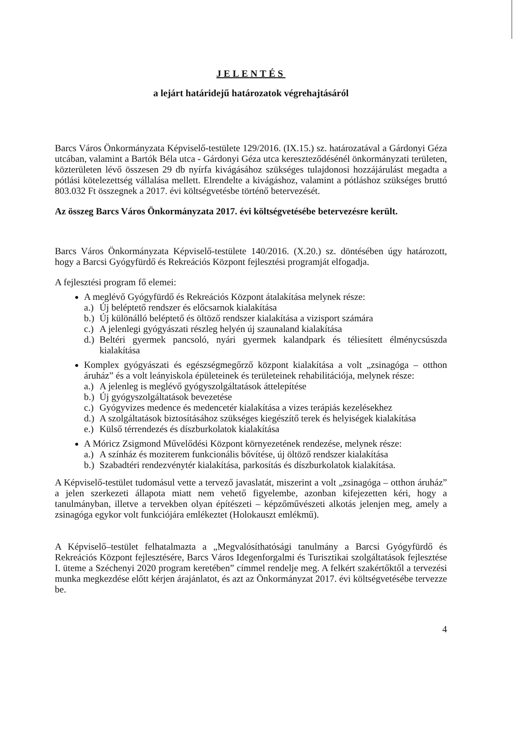JELENTÉS
a lejárt határidejű határozatok végrehajtásáról
Barcs Város Önkormányzata Képviselő-testülete 129/2016. (IX.15.) sz. határozatával a Gárdonyi Géza utcában, valamint a Bartók Béla utca - Gárdonyi Géza utca kereszteződésénél önkormányzati területen, közterületen lévő összesen 29 db nyírfa kivágásához szükséges tulajdonosi hozzájárulást megadta a pótlási kötelezettség vállalása mellett. Elrendelte a kivágáshoz, valamint a pótláshoz szükséges bruttó 803.032 Ft összegnek a 2017. évi költségvetésbe történő betervezését.
Az összeg Barcs Város Önkormányzata 2017. évi költségvetésébe betervezésre került.
Barcs Város Önkormányzata Képviselő-testülete 140/2016. (X.20.) sz. döntésében úgy határozott, hogy a Barcsi Gyógyfürdő és Rekreációs Központ fejlesztési programját elfogadja.
A fejlesztési program fő elemei:
A meglévő Gyógyfürdő és Rekreációs Központ átalakítása melynek része:
a.) Új beléptető rendszer és előcsarnok kialakítása
b.) Új különálló beléptető és öltöző rendszer kialakítása a vizisport számára
c.) A jelenlegi gyógyászati részleg helyén új szaunaland kialakítása
d.) Beltéri gyermek pancsoló, nyári gyermek kalandpark és téliesített élménycsúszda kialakítása
Komplex gyógyászati és egészségmegőrző központ kialakítása a volt „zsinagóga – otthon áruház” és a volt leányiskola épületeinek és területeinek rehabilitációja, melynek része:
a.) A jelenleg is meglévő gyógyszolgáltatások áttelepítése
b.) Új gyógyszolgáltatások bevezetése
c.) Gyógyvizes medence és medencetér kialakítása a vizes terápiás kezelésekhez
d.) A szolgáltatások biztosításához szükséges kiegészítő terek és helyiségek kialakítása
e.) Külső térrendezés és díszburkolatok kialakítása
A Móricz Zsigmond Művelődési Központ környezetének rendezése, melynek része:
a.) A színház és moziterem funkcionális bővítése, új öltöző rendszer kialakítása
b.) Szabadtéri rendezvénytér kialakítása, parkosítás és díszburkolatok kialakítása.
A Képviselő-testület tudomásul vette a tervező javaslatát, miszerint a volt „zsinagóga – otthon áruház” a jelen szerkezeti állapota miatt nem vehető figyelembe, azonban kifejezetten kéri, hogy a tanulmányban, illetve a tervekben olyan építészeti – képzőművészeti alkotás jelenjen meg, amely a zsinagóga egykor volt funkciójára emlékeztet (Holokauszt emlékmű).
A Képviselő–testület felhatalmazta a „Megvalósíthatósági tanulmány a Barcsi Gyógyfürdő és Rekreációs Központ fejlesztésére, Barcs Város Idegenforgalmi és Turisztikai szolgáltatások fejlesztése I. üteme a Széchenyi 2020 program keretében” címmel rendelje meg. A felkért szakértőktől a tervezési munka megkezdése előtt kérjen árajánlatot, és azt az Önkormányzat 2017. évi költségvetésébe tervezze be.
4